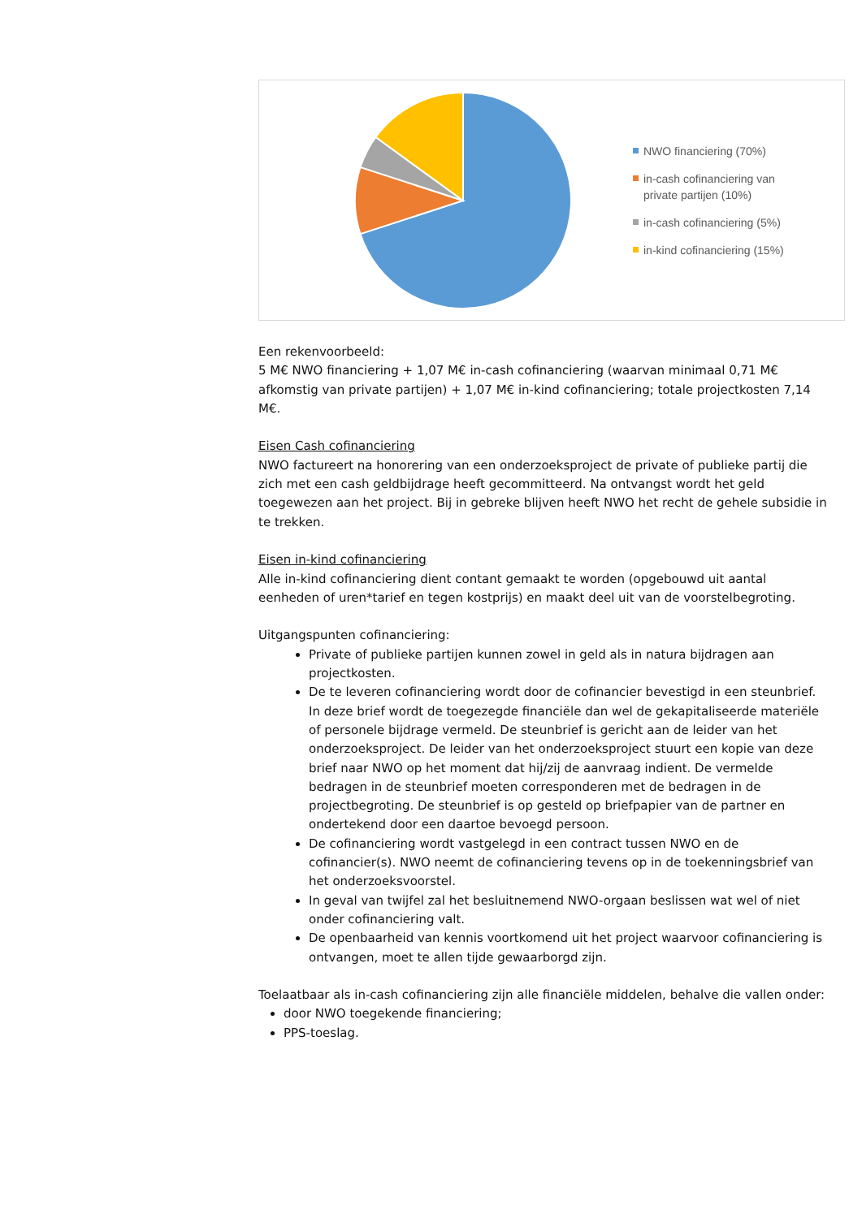NWO financiering (70%)
in-cash cofinanciering van
private partijen (10%)
in-cash cofinanciering (5%)
in-kind cofinanciering (15%)
Een rekenvoorbeeld:
5 M€ NWO financiering + 1,07 M€ in-cash cofinanciering (waarvan minimaal 0,71 M€ afkomstig van private partijen) + 1,07 M€ in-kind cofinanciering; totale projectkosten 7,14 M€.
Eisen Cash cofinanciering
NWO factureert na honorering van een onderzoeksproject de private of publieke partij die zich met een cash geldbijdrage heeft gecommitteerd. Na ontvangst wordt het geld toegewezen aan het project. Bij in gebreke blijven heeft NWO het recht de gehele subsidie in te trekken.
Eisen in-kind cofinanciering
Alle in-kind cofinanciering dient contant gemaakt te worden (opgebouwd uit aantal eenheden of uren*tarief en tegen kostprijs) en maakt deel uit van de voorstelbegroting.
Uitgangspunten cofinanciering:
Private of publieke partijen kunnen zowel in geld als in natura bijdragen aan projectkosten.
De te leveren cofinanciering wordt door de cofinancier bevestigd in een steunbrief. In deze brief wordt de toegezegde financiële dan wel de gekapitaliseerde materiële of personele bijdrage vermeld. De steunbrief is gericht aan de leider van het onderzoeksproject. De leider van het onderzoeksproject stuurt een kopie van deze brief naar NWO op het moment dat hij/zij de aanvraag indient. De vermelde bedragen in de steunbrief moeten corresponderen met de bedragen in de projectbegroting. De steunbrief is op gesteld op briefpapier van de partner en ondertekend door een daartoe bevoegd persoon.
De cofinanciering wordt vastgelegd in een contract tussen NWO en de cofinancier(s). NWO neemt de cofinanciering tevens op in de toekenningsbrief van het onderzoeksvoorstel.
In geval van twijfel zal het besluitnemend NWO-orgaan beslissen wat wel of niet onder cofinanciering valt.
De openbaarheid van kennis voortkomend uit het project waarvoor cofinanciering is ontvangen, moet te allen tijde gewaarborgd zijn.
Toelaatbaar als in-cash cofinanciering zijn alle financiële middelen, behalve die vallen onder:
door NWO toegekende financiering;
PPS-toeslag.